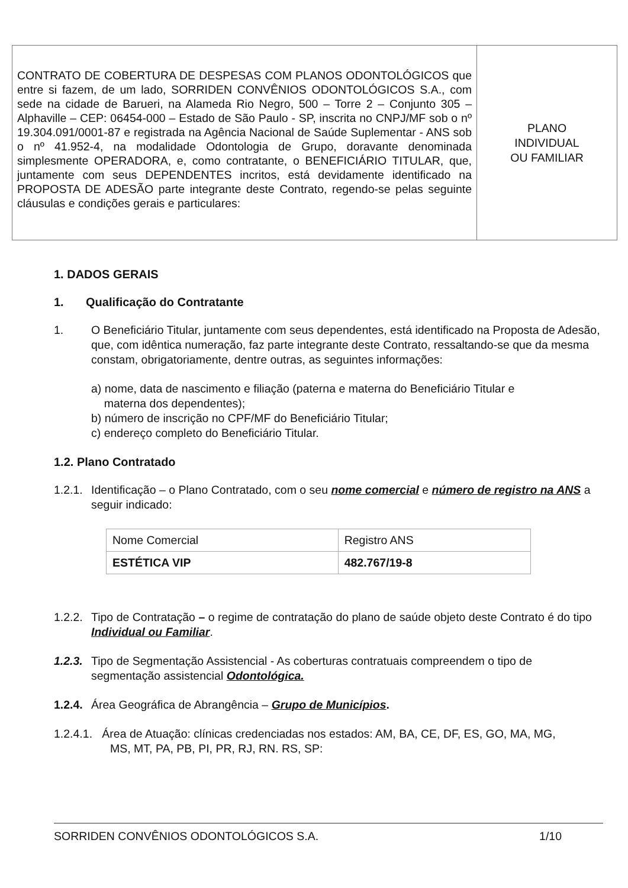CONTRATO DE COBERTURA DE DESPESAS COM PLANOS ODONTOLÓGICOS que entre si fazem, de um lado, SORRIDEN CONVÊNIOS ODONTOLÓGICOS S.A., com sede na cidade de Barueri, na Alameda Rio Negro, 500 – Torre 2 – Conjunto 305 – Alphaville – CEP: 06454-000 – Estado de São Paulo - SP, inscrita no CNPJ/MF sob o nº 19.304.091/0001-87 e registrada na Agência Nacional de Saúde Suplementar - ANS sob o nº 41.952-4, na modalidade Odontologia de Grupo, doravante denominada simplesmente OPERADORA, e, como contratante, o BENEFICIÁRIO TITULAR, que, juntamente com seus DEPENDENTES incritos, está devidamente identificado na PROPOSTA DE ADESÃO parte integrante deste Contrato, regendo-se pelas seguinte cláusulas e condições gerais e particulares:
PLANO
INDIVIDUAL
OU FAMILIAR
1. DADOS GERAIS
1. Qualificação do Contratante
1. O Beneficiário Titular, juntamente com seus dependentes, está identificado na Proposta de Adesão, que, com idêntica numeração, faz parte integrante deste Contrato, ressaltando-se que da mesma constam, obrigatoriamente, dentre outras, as seguintes informações:
a) nome, data de nascimento e filiação (paterna e materna do Beneficiário Titular e
materna dos dependentes);
b) número de inscrição no CPF/MF do Beneficiário Titular;
c) endereço completo do Beneficiário Titular.
1.2. Plano Contratado
1.2.1.
Identificação – o Plano Contratado, com o seu nome comercial e número de registro na ANS a seguir indicado:
| Nome Comercial | Registro ANS |
| ESTÉTICA VIP | 482.767/19-8 |
1.2.2.
Tipo de Contratação – o regime de contratação do plano de saúde objeto deste Contrato é do tipo Individual ou Familiar.
1.2.3.
Tipo de Segmentação Assistencial - As coberturas contratuais compreendem o tipo de segmentação assistencial Odontológica.
1.2.4.
Área Geográfica de Abrangência – Grupo de Municípios.
1.2.4.1. Área de Atuação: clínicas credenciadas nos estados: AM, BA, CE, DF, ES, GO, MA, MG,
MS, MT, PA, PB, PI, PR, RJ, RN. RS, SP:
SORRIDEN CONVÊNIOS ODONTOLÓGICOS S.A. 1/10